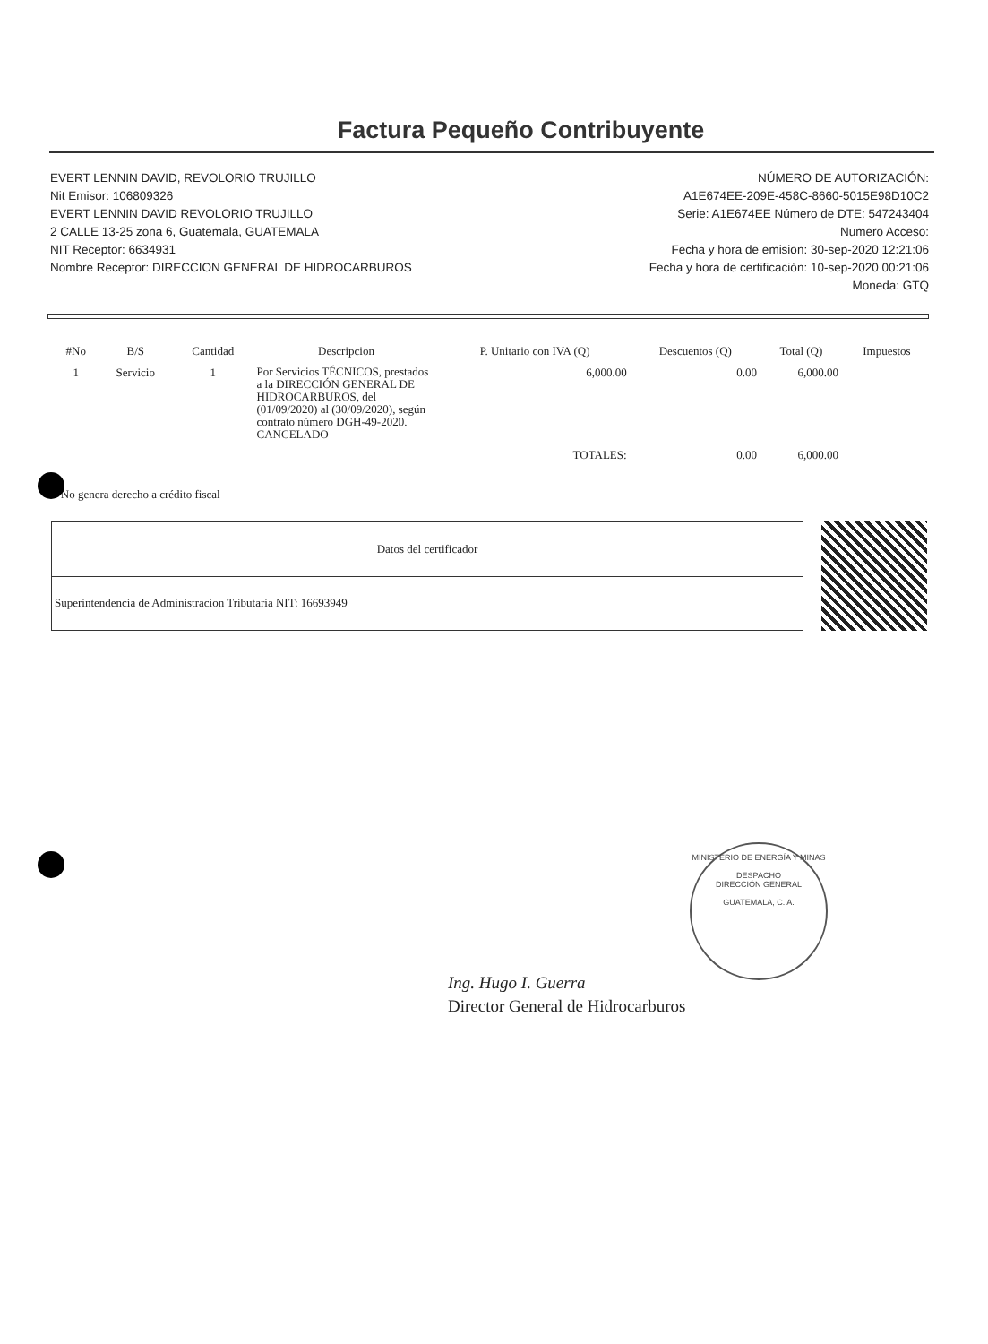Factura Pequeño Contribuyente
EVERT LENNIN DAVID, REVOLORIO TRUJILLO
Nit Emisor: 106809326
EVERT LENNIN DAVID REVOLORIO TRUJILLO
2 CALLE 13-25 zona 6, Guatemala, GUATEMALA
NIT Receptor: 6634931
Nombre Receptor: DIRECCION GENERAL DE HIDROCARBUROS
NÚMERO DE AUTORIZACIÓN:
A1E674EE-209E-458C-8660-5015E98D10C2
Serie: A1E674EE Número de DTE: 547243404
Numero Acceso:
Fecha y hora de emision: 30-sep-2020 12:21:06
Fecha y hora de certificación: 10-sep-2020 00:21:06
Moneda: GTQ
| #No | B/S | Cantidad | Descripcion | P. Unitario con IVA (Q) | Descuentos (Q) | Total (Q) | Impuestos |
| --- | --- | --- | --- | --- | --- | --- | --- |
| 1 | Servicio | 1 | Por Servicios TÉCNICOS, prestados a la DIRECCIÓN GENERAL DE HIDROCARBUROS, del (01/09/2020) al (30/09/2020), según contrato número DGH-49-2020. CANCELADO | 6,000.00 | 0.00 | 6,000.00 | |
| | | | | TOTALES: | 0.00 | 6,000.00 | |
* No genera derecho a crédito fiscal
| Datos del certificador |
| Superintendencia de Administracion Tributaria NIT: 16693949 |
MINISTERIO DE ENERGÍA Y MINAS
DESPACHO
DIRECCIÓN GENERAL
GUATEMALA, C. A.
Ing. Hugo I. Guerra
Director General de Hidrocarburos